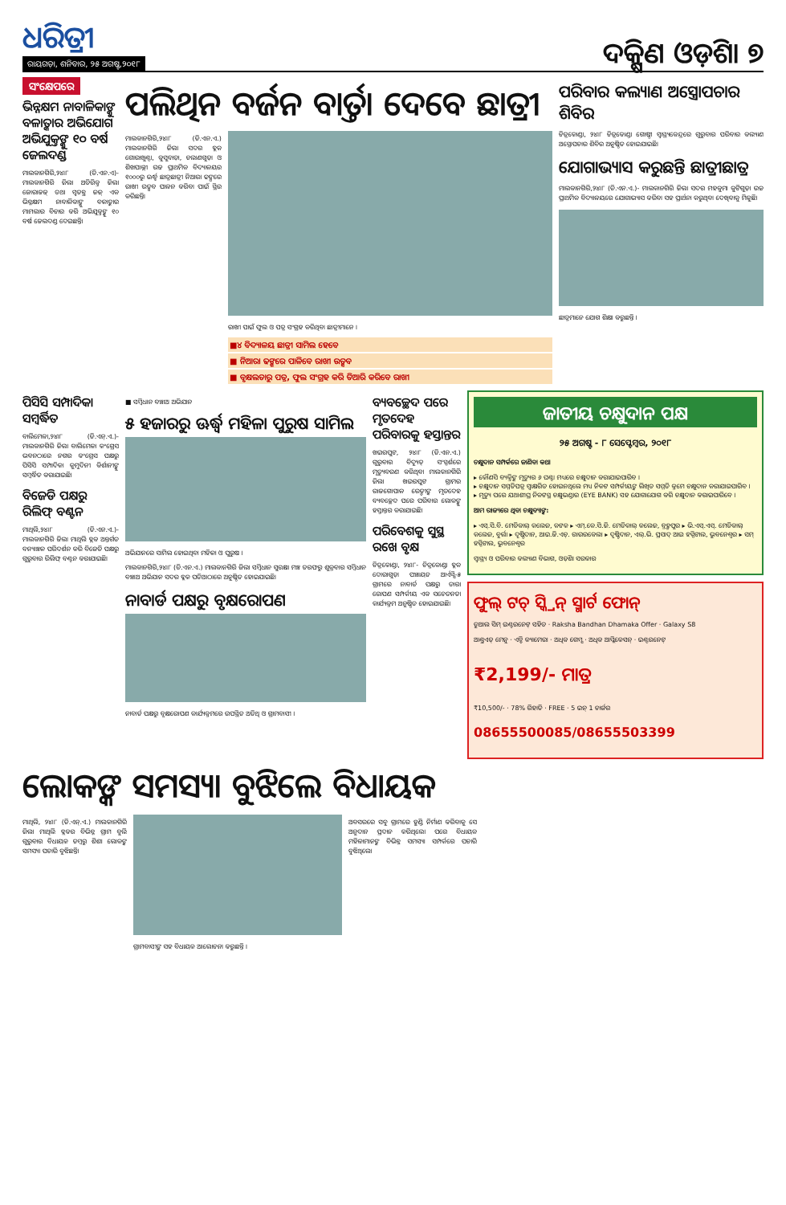ଧରିତ୍ରୀ
ରାୟଗଡ଼ା, ଶନିବାର, ୨୫ ଅଗଷ୍ଟ,୨୦୧୮
ଦକ୍ଷିଣ ଓଡ଼ିଶା ୭
ସଂକ୍ଷେପରେ
ଭିନ୍ନକ୍ଷମ ନାବାଳିକାଙ୍କୁ ବଳାତ୍କାର ଅଭିଯୋଗ ଅଭିଯୁକ୍ତଙ୍କୁ ୧୦ ବର୍ଷ ଜେଲଦଣ୍ଡ
ମାଲକାନଗିରି,୨୪।୮ (ଡି.ଏନ.ଏ)- ମାଲକାନଗିରି ଜିଲା ଅତିରିକ୍ତ ଜିଲା ଜୋରାଜଜ୍ ତଥା ସ୍ୱତନ୍ତ୍ର ଜଜ୍ ଏକ ଭିନ୍ନକ୍ଷମ ନାବାଳିକାଙ୍କୁ ବଳାତ୍କାର ମାମଲାର ବିଚାର କରି ଅଭିଯୁକ୍ତଙ୍କୁ ୧୦ ବର୍ଷ ଜେଲଦଣ୍ଡ ଦେଇଛନ୍ତି।
ପଲିଥିନ ବର୍ଜନ ବାର୍ତ୍ତା ଦେବେ ଛାତ୍ରୀ
ମାଲକାନଗିରି,୨୪।୮ (ଡି.ଏନ.ଏ.) ମାଲକାନଗିରି ଜିଲା ସଦର ବ୍ଲକ ଗୋରାଖୁଣ୍ଟା, କୁସୁବାଡ଼ା, ଚଲାଣଗୁଡ଼ା ଓ ଶିଖପାଲ୍ଲୀ ଉଚ୍ଚ ପ୍ରାଥମିକ ବିଦ୍ୟାଳୟର ୧୦୦୦ରୁ ଊର୍ଦ୍ଧ୍ୱ ଛାତ୍ରଛାତ୍ରୀ ନିଆରା ଢଙ୍ଗରେ ରାଖୀ ଉତ୍ସବ ପାଳନ କରିବା ପାଇଁ ସ୍ଥିର କରିଛନ୍ତି।
ରାଖୀ ପାଇଁ ଫୁଲ ଓ ପତ୍ର ସଂଗ୍ରହ କରିଥିବା ଛାତ୍ରୀମାନେ ।
■୪ ବିଦ୍ୟାଳୟ ଛାତ୍ରୀ ସାମିଲ ହେବେ
■ ନିଆରା ଢଙ୍ଗରେ ପାଳିବେ ରାଖୀ ଉତ୍ସବ
■ ବୃକ୍ଷଲତାରୁ ପତ୍ର, ଫୁଲ ସଂଗ୍ରହ କରି ତିଆରି କରିବେ ରାଖୀ
ପରିବାର କଲ୍ୟାଣ ଅସ୍ତ୍ରୋପଚାର ଶିବିର
ଚିତ୍ରକୋଣ୍ଡା, ୨୪।୮ ଚିତ୍ରକୋଣ୍ଡା ଗୋଷ୍ଠୀ ସ୍ୱାସ୍ଥ୍ୟକେନ୍ଦ୍ରରେ ଗୁରୁବାର ପରିବାର କଲ୍ୟାଣ ଅସ୍ତ୍ରୋପଚାର ଶିବିର ଅନୁଷ୍ଠିତ ହୋଇଯାଇଛି।
ଯୋଗାଭ୍ୟାସ କରୁଛନ୍ତି ଛାତ୍ରୀଛାତ୍ର
ମାଲକାନଗିରି,୨୪।୮ (ଡି.ଏନ.ଏ.)- ମାଲକାନଗିରି ଜିଲା ସଦର ମହକୁମା କୁଟିଗୁଡ଼ା ଉଚ୍ଚ ପ୍ରାଥମିକ ବିଦ୍ୟାଳୟରେ ଯୋଗାଭ୍ୟାସ କରିବା ସହ ପ୍ରାର୍ଥନା କରୁଥିବା ଦେଖିବାକୁ ମିଳୁଛି।
ଛାତ୍ରମାନେ ଯୋଗ ଶିକ୍ଷା କରୁଛନ୍ତି ।
ପିସିସି ସମ୍ପାଦିକା ସମ୍ବର୍ଦ୍ଧିତ
ବାଲିମେଳା,୨୪।୮ (ଡି.ଏନ୍.ଏ.)- ମାଲକାନଗିରି ଜିଲା ବାଲିମେଳା କଂଗ୍ରେସ ଭବନଠାରେ ନଗର କଂଗ୍ରେସ ପକ୍ଷରୁ ପିସିସି ସମ୍ପାଦିକା କୁମୁଦିନୀ କିର୍ଶାନୀଙ୍କୁ ସମ୍ବର୍ଦ୍ଧିତ କରାଯାଇଛି।
ବିଜେଡି ପକ୍ଷରୁ ରିଲିଫ୍ ବଣ୍ଟନ
ମାଥିଲି,୨୪।୮ (ଡି.ଏନ.ଏ.)- ମାଲକାନଗିରି ଜିଲା ମାଥିଲି ବ୍ଲକ ଅନ୍ତର୍ଗତ ବନ୍ୟାଞ୍ଚଳ ପରିଦର୍ଶନ କରି ବିଜେଡି ପକ୍ଷରୁ ଗୁରୁବାର ରିଲିଫ୍ ବଣ୍ଟନ କରାଯାଇଛି।
■ ସମ୍ବିଧାନ ବଞ୍ଚାଅ ଅଭିଯାନ
୫ ହଜାରରୁ ଊର୍ଦ୍ଧ୍ୱ ମହିଳା ପୁରୁଷ ସାମିଲ
ଅଭିଯାନରେ ସାମିଲ ହୋଇଥିବା ମହିଳା ଓ ପୁରୁଷ ।
ମାଲକାନଗିରି,୨୪।୮ (ଡି.ଏନ.ଏ.) ମାଲକାନଗିରି ଜିଲା ସମ୍ବିଧାନ ସୁରକ୍ଷା ମଞ୍ଚ ତରଫରୁ ଶୁକ୍ରବାର ସମ୍ବିଧାନ ବଞ୍ଚାଅ ଅଭିଯାନ ସଦର ବ୍ଲକ ପଡିଆଠାରେ ଅନୁଷ୍ଠିତ ହୋଇଯାଇଛି।
ନାବାର୍ଡ ପକ୍ଷରୁ ବୃକ୍ଷରୋପଣ
ନାବାର୍ଡ ପକ୍ଷରୁ ବୃକ୍ଷରୋପଣ କାର୍ଯ୍ୟକ୍ରମରେ ଉପସ୍ଥିତ ଅତିଥି ଓ ଗ୍ରାମବାସୀ ।
ବ୍ୟବଚ୍ଛେଦ ପରେ ମୃତଦେହ ପରିବାରକୁ ହସ୍ତାନ୍ତର
ଖଇରପୁଟ, ୨୪।୮ (ଡି.ଏନ.ଏ.) ଗୁରୁବାର ବିଦ୍ୟୁତ୍ ସଂସ୍ପର୍ଶରେ ମୃତ୍ୟୁବରଣ କରିଥିବା ମାଲକାନଗିରି ଜିଲା ଖଇରପୁଟ ଗ୍ରାମର ରାଜଗୋପାଳ ରେଡ୍ଡୀଙ୍କ ମୃତଦେହ ବ୍ୟବଚ୍ଛେଦ ପରେ ପରିବାର ଲୋକଙ୍କୁ ହସ୍ତାନ୍ତର କରାଯାଇଛି।
ପରିବେଶକୁ ସୁସ୍ଥ ରଖେ ବୃକ୍ଷ
ଚିତ୍ରକୋଣ୍ଡା, ୨୪।୮- ଚିତ୍ରକୋଣ୍ଡା ବ୍ଲକ ଦୋରାଗୁଡ଼ା ପଞ୍ଚାୟତ ଆର୍ଏସ୍ସି-୫ ଗ୍ରାମରେ ନାବାର୍ଡ ପକ୍ଷରୁ ତାରା ରୋପଣ ସମ୍ପର୍କୀୟ ଏକ ସଚେତନତା କାର୍ଯ୍ୟକ୍ରମ ଅନୁଷ୍ଠିତ ହୋଇଯାଇଛି।
ଜାତୀୟ ଚକ୍ଷୁଦାନ ପକ୍ଷ
୨୫ ଅଗଷ୍ଟ - ୮ ସେପ୍ଟେମ୍ବର, ୨୦୧୮
ଚକ୍ଷୁଦାନ ସମ୍ପର୍କରେ ଜାଣିବା କଥା
▸ କୌଣସି ବ୍ୟକ୍ତିଙ୍କ ମୃତ୍ୟୁର ୬ ଘଣ୍ଟା ମଧ୍ୟରେ ଚକ୍ଷୁଦାନ କରାଯାଇପାରିବ ।
▸ ଚକ୍ଷୁଦାନ ସମ୍ମତିପତ୍ର ସ୍ୱାକ୍ଷରିତ ହୋଇନଥିଲେ ମଧ୍ୟ ନିକଟ ସମ୍ପର୍କୀୟଙ୍କ ଲିଖିତ ସମ୍ମତି କ୍ରମେ ଚକ୍ଷୁଦାନ କରାଯାଇପାରିବ ।
▸ ମୃତ୍ୟୁ ପରେ ଯଥାଶୀଘ୍ର ନିକଟସ୍ଥ ଚକ୍ଷୁଭଣ୍ଡାର (EYE BANK) ସହ ଯୋଗାଯୋଗ କରି ଚକ୍ଷୁଦାନ କରାଇପାରିବେ ।
ଆମ ରାଜ୍ୟରେ ଥିବା ଚକ୍ଷୁବ୍ୟାଙ୍କ:
▸ ଏସ୍.ସି.ବି. ମେଡିକାଲ୍ କଲେଜ, କଟକ ▸ ଏମ୍.କେ.ସି.ଜି. ମେଡିକାଲ୍ କଲେଜ, ବ୍ରହ୍ମପୁର ▸ ଭି.ଏସ୍.ଏସ୍. ମେଡିକାଲ୍ କଲେଜ, ବୁର୍ଲା ▸ ଦୃଷ୍ଟିଦାନ, ଆଇ.ଜି.ଏଚ୍. ରାଉରକେଲା ▸ ଦୃଷ୍ଟିଦାନ, ଏଲ୍.ଭି. ପ୍ରସାଦ୍ ଆଇ ହସ୍ପିଟାଲ, ଭୁବନେଶ୍ୱର ▸ ସମ୍ ହସ୍ପିଟାଲ, ଭୁବନେଶ୍ୱର
ସ୍ୱାସ୍ଥ୍ୟ ଓ ପରିବାର କଲ୍ୟାଣ ବିଭାଗ, ଓଡ଼ିଶା ସରକାର
ଫୁଲ୍ ଟଚ୍ ସ୍କ୍ରିନ୍ ସ୍ମାର୍ଟ ଫୋନ୍
ଡୁଆଲ ସିମ୍ ଇଣ୍ଟରନେଟ୍ ସହିତ · Raksha Bandhan Dhamaka Offer · Galaxy S8
ଆଣ୍ଡ୍ରଏଡ୍ ମେନୁ · ଏଚ୍ଡି କ୍ୟାମେରା · ଅଧିକ ଗେମ୍ସ · ଅଧିକ ଆପ୍ଲିକେସନ୍ · ଇଣ୍ଟରନେଟ୍
₹2,199/- ମାତ୍ର
₹10,500/- · 78% ରିହାତି · FREE · 5 ଇନ୍ 1 ଚାର୍ଜର
08655500085/08655503399
ଲୋକଙ୍କ ସମସ୍ୟା ବୁଝିଲେ ବିଧାୟକ
ମାଥିଲି, ୨୪।୮ (ଡି.ଏନ୍.ଏ.) ମାଲକାନଗିରି ଜିଲା ମାଥିଲି ବ୍ଲକର ବିଭିନ୍ନ ଗ୍ରାମ ବୁଲି ଗୁରୁବାର ବିଧାୟକ ଡମ୍ବରୁ ଶିଶା ଲୋକଙ୍କ ସମସ୍ୟା ପଚାରି ବୁଝିଛନ୍ତି।
ଗ୍ରାମବାସୀଙ୍କ ସହ ବିଧାୟକ ଆଲୋଚନା କରୁଛନ୍ତି ।
ଅବସରରେ ସବୁ ଗ୍ରାମରେ ହୁଣ୍ଡି ନିର୍ମାଣ କରିବାକୁ ସେ ଅନୁଦାନ ପ୍ରଦାନ କରିଥିଲେ। ପରେ ବିଧାୟକ ମହିଳାମାନଙ୍କ ବିଭିନ୍ନ ସମସ୍ୟା ସମ୍ପର୍କରେ ପଚାରି ବୁଝିଥିଲେ।